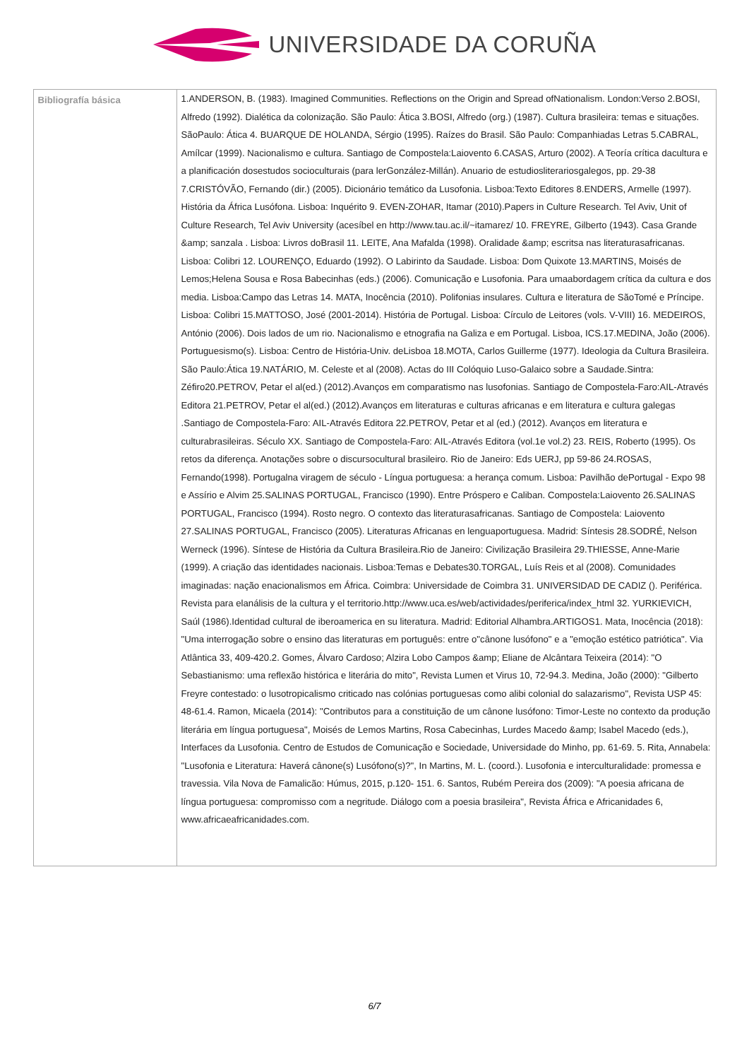UNIVERSIDADE DA CORUÑA
| Bibliografía básica | 1.ANDERSON, B. (1983). Imagined Communities. Reflections on the Origin and Spread ofNationalism. London:Verso 2.BOSI, Alfredo (1992). Dialética da colonização. São Paulo: Ática 3.BOSI, Alfredo (org.) (1987). Cultura brasileira: temas e situações. SãoPaulo: Ática 4. BUARQUE DE HOLANDA, Sérgio (1995). Raízes do Brasil. São Paulo: Companhiadas Letras 5.CABRAL, Amílcar (1999). Nacionalismo e cultura. Santiago de Compostela:Laiovento 6.CASAS, Arturo (2002). A Teoría crítica dacultura e a planificación dosestudos socioculturais (para lerGonzález-Millán). Anuario de estudiosliterariosgalegos, pp. 29-38 7.CRISTÓVÃO, Fernando (dir.) (2005). Dicionário temático da Lusofonia. Lisboa:Texto Editores 8.ENDERS, Armelle (1997). História da África Lusófona. Lisboa: Inquérito 9. EVEN-ZOHAR, Itamar (2010).Papers in Culture Research. Tel Aviv, Unit of Culture Research, Tel Aviv University (acesíbel en http://www.tau.ac.il/~itamarez/ 10. FREYRE, Gilberto (1943). Casa Grande &amp; sanzala . Lisboa: Livros doBrasil 11. LEITE, Ana Mafalda (1998). Oralidade &amp; escritsa nas literaturasafricanas. Lisboa: Colibri 12. LOURENÇO, Eduardo (1992). O Labirinto da Saudade. Lisboa: Dom Quixote 13.MARTINS, Moisés de Lemos;Helena Sousa e Rosa Babecinhas (eds.) (2006). Comunicação e Lusofonia. Para umaabordagem crítica da cultura e dos media. Lisboa:Campo das Letras 14. MATA, Inocência (2010). Polifonias insulares. Cultura e literatura de SãoTomé e Príncipe. Lisboa: Colibri 15.MATTOSO, José (2001-2014). História de Portugal. Lisboa: Círculo de Leitores (vols. V-VIII) 16. MEDEIROS, António (2006). Dois lados de um rio. Nacionalismo e etnografia na Galiza e em Portugal. Lisboa, ICS.17.MEDINA, João (2006). Portuguesismo(s). Lisboa: Centro de História-Univ. deLisboa 18.MOTA, Carlos Guillerme (1977). Ideologia da Cultura Brasileira. São Paulo:Ática 19.NATÁRIO, M. Celeste et al (2008). Actas do III Colóquio Luso-Galaico sobre a Saudade.Sintra: Zéfiro20.PETROV, Petar el al(ed.) (2012).Avanços em comparatismo nas lusofonias. Santiago de Compostela-Faro:AIL-Através Editora 21.PETROV, Petar el al(ed.) (2012).Avanços em literaturas e culturas africanas e em literatura e cultura galegas .Santiago de Compostela-Faro: AIL-Através Editora 22.PETROV, Petar et al (ed.) (2012). Avanços em literatura e culturabrasileiras. Século XX. Santiago de Compostela-Faro: AIL-Através Editora (vol.1e vol.2) 23. REIS, Roberto (1995). Os retos da diferença. Anotações sobre o discursocultural brasileiro. Rio de Janeiro: Eds UERJ, pp 59-86 24.ROSAS, Fernando(1998). Portugalna viragem de século - Língua portuguesa: a herança comum. Lisboa: Pavilhão dePortugal - Expo 98 e Assírio e Alvim 25.SALINAS PORTUGAL, Francisco (1990). Entre Próspero e Caliban. Compostela:Laiovento 26.SALINAS PORTUGAL, Francisco (1994). Rosto negro. O contexto das literaturasafricanas. Santiago de Compostela: Laiovento 27.SALINAS PORTUGAL, Francisco (2005). Literaturas Africanas en lenguaportuguesa. Madrid: Síntesis 28.SODRÉ, Nelson Werneck (1996). Síntese de História da Cultura Brasileira.Rio de Janeiro: Civilização Brasileira 29.THIESSE, Anne-Marie (1999). A criação das identidades nacionais. Lisboa:Temas e Debates30.TORGAL, Luís Reis et al (2008). Comunidades imaginadas: nação enacionalismos em África. Coimbra: Universidade de Coimbra 31. UNIVERSIDAD DE CADIZ (). Periférica. Revista para elanálisis de la cultura y el territorio.http://www.uca.es/web/actividades/periferica/index_html 32. YURKIEVICH, Saúl (1986).Identidad cultural de iberoamerica en su literatura. Madrid: Editorial Alhambra.ARTIGOS1. Mata, Inocência (2018): "Uma interrogação sobre o ensino das literaturas em português: entre o"cânone lusófono" e a "emoção estético patriótica". Via Atlântica 33, 409-420.2. Gomes, Álvaro Cardoso; Alzira Lobo Campos &amp; Eliane de Alcântara Teixeira (2014): "O Sebastianismo: uma reflexão histórica e literária do mito", Revista Lumen et Virus 10, 72-94.3. Medina, João (2000): "Gilberto Freyre contestado: o lusotropicalismo criticado nas colónias portuguesas como alibi colonial do salazarismo", Revista USP 45: 48-61.4. Ramon, Micaela (2014): "Contributos para a constituição de um cânone lusófono: Timor-Leste no contexto da produção literária em língua portuguesa", Moisés de Lemos Martins, Rosa Cabecinhas, Lurdes Macedo &amp; Isabel Macedo (eds.), Interfaces da Lusofonia. Centro de Estudos de Comunicação e Sociedade, Universidade do Minho, pp. 61-69. 5. Rita, Annabela: "Lusofonia e Literatura: Haverá cânone(s) Lusófono(s)?", In Martins, M. L. (coord.). Lusofonia e interculturalidade: promessa e travessia. Vila Nova de Famalicão: Húmus, 2015, p.120- 151. 6. Santos, Rubém Pereira dos (2009): "A poesia africana de língua portuguesa: compromisso com a negritude. Diálogo com a poesia brasileira", Revista África e Africanidades 6, www.africaeafricanidades.com. |
6/7